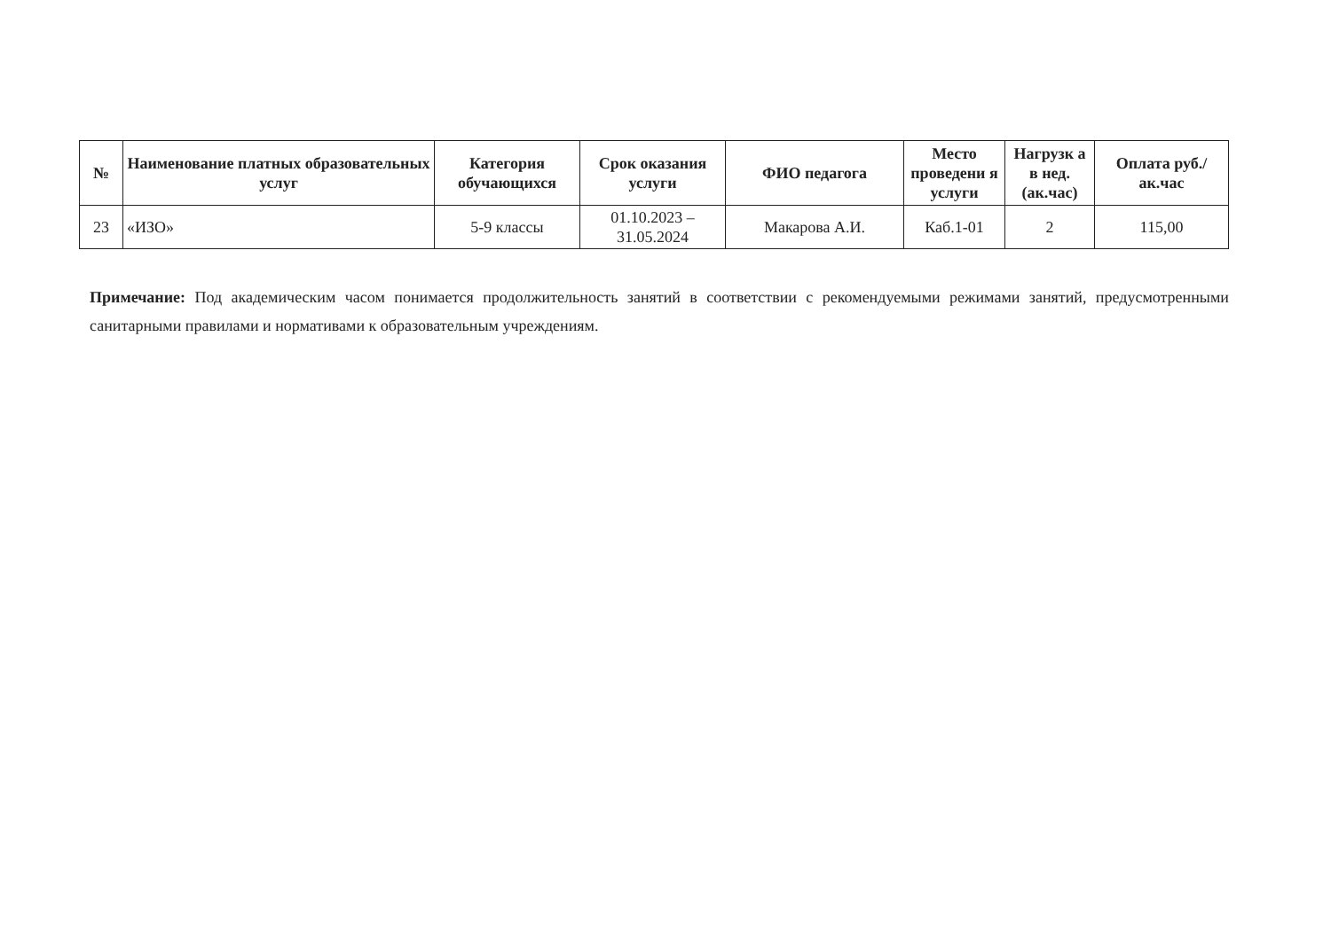| № | Наименование платных образовательных услуг | Категория обучающихся | Срок оказания услуги | ФИО педагога | Место проведени я услуги | Нагрузк а в нед. (ак.час) | Оплата руб./ак.час |
| --- | --- | --- | --- | --- | --- | --- | --- |
| 23 | «ИЗО» | 5-9 классы | 01.10.2023 – 31.05.2024 | Макарова А.И. | Каб.1-01 | 2 | 115,00 |
Примечание: Под академическим часом понимается продолжительность занятий в соответствии с рекомендуемыми режимами занятий, предусмотренными санитарными правилами и нормативами к образовательным учреждениям.